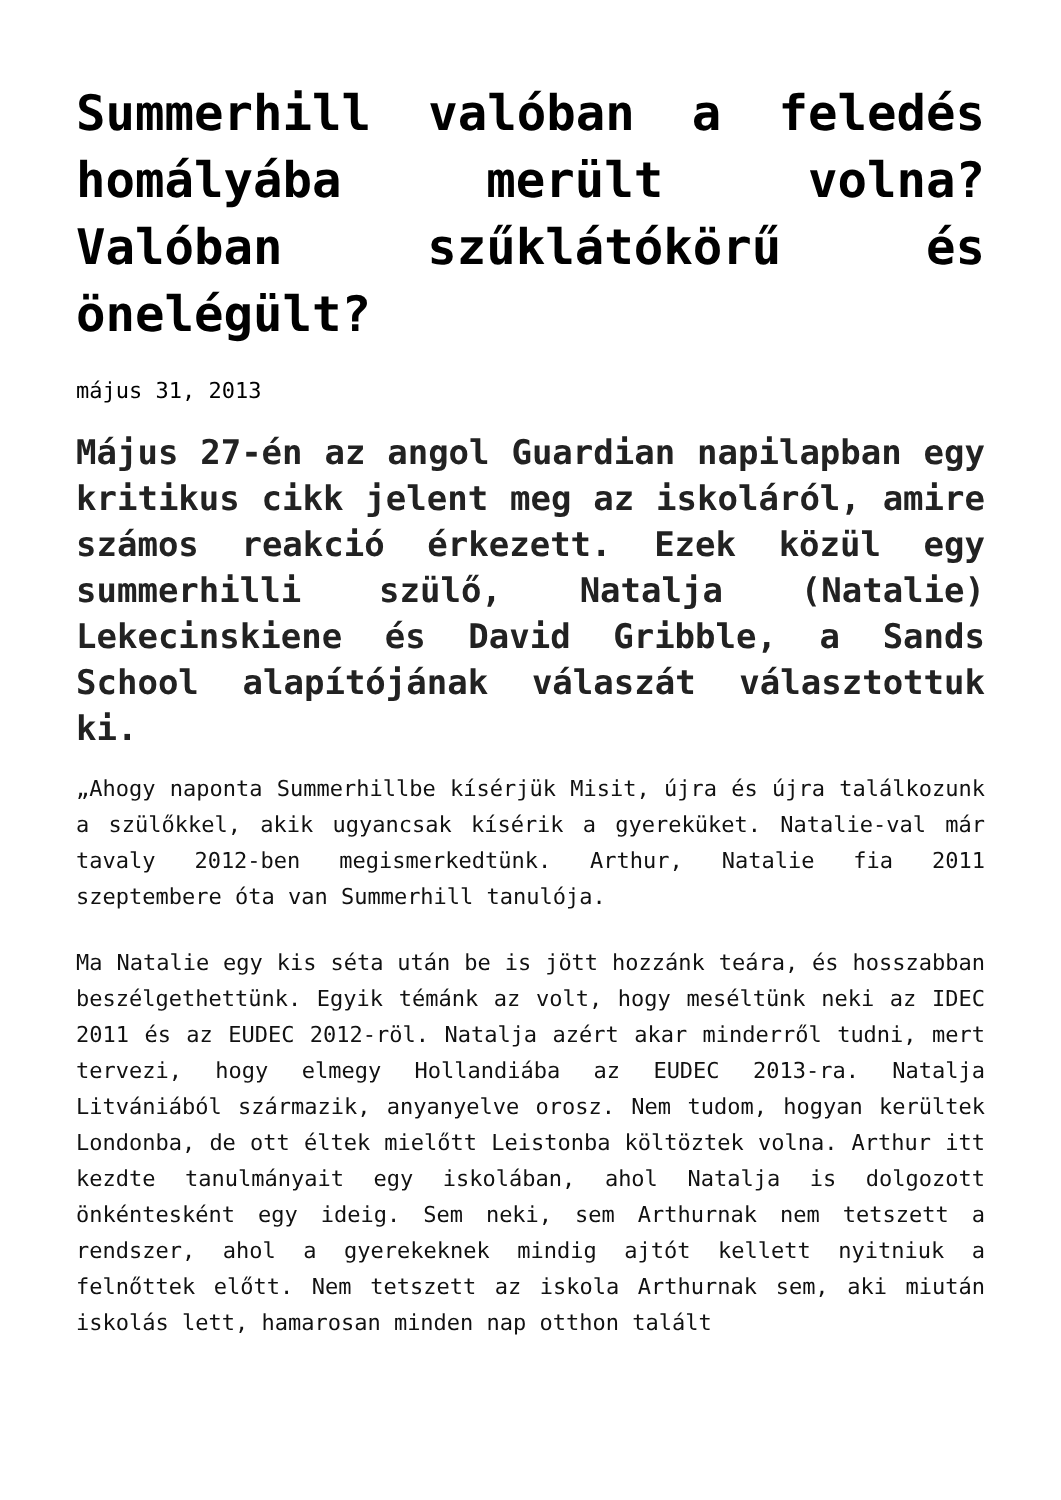Summerhill valóban a feledés homályába merült volna? Valóban szűklátókörű és önelégült?
május 31, 2013
Május 27-én az angol Guardian napilapban egy kritikus cikk jelent meg az iskoláról, amire számos reakció érkezett. Ezek közül egy summerhilli szülő, Natalja (Natalie) Lekecinskiene és David Gribble, a Sands School alapítójának válaszát választottuk ki.
„Ahogy naponta Summerhillbe kísérjük Misit, újra és újra találkozunk a szülőkkel, akik ugyancsak kísérik a gyereküket. Natalie-val már tavaly 2012-ben megismerkedtünk. Arthur, Natalie fia 2011 szeptembere óta van Summerhill tanulója.
Ma Natalie egy kis séta után be is jött hozzánk teára, és hosszabban beszélgethettünk. Egyik témánk az volt, hogy meséltünk neki az IDEC 2011 és az EUDEC 2012-röl. Natalja azért akar minderről tudni, mert tervezi, hogy elmegy Hollandiába az EUDEC 2013-ra. Natalja Litvániából származik, anyanyelve orosz. Nem tudom, hogyan kerültek Londonba, de ott éltek mielőtt Leistonba költöztek volna. Arthur itt kezdte tanulmányait egy iskolában, ahol Natalja is dolgozott önkéntesként egy ideig. Sem neki, sem Arthurnak nem tetszett a rendszer, ahol a gyerekeknek mindig ajtót kellett nyitniuk a felnőttek előtt. Nem tetszett az iskola Arthurnak sem, aki miután iskolás lett, hamarosan minden nap otthon talált